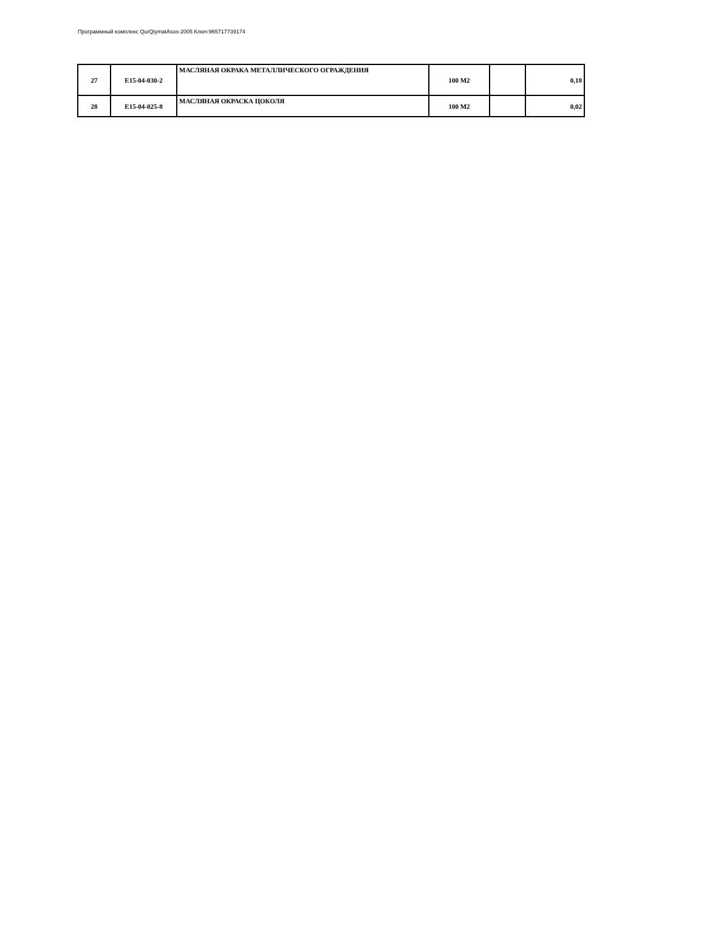Программный комплекс QurQiymatAsos-2005 Ключ:965717739174
| 27 | E15-04-030-2 | МАСЛЯНАЯ ОКРАКА МЕТАЛЛИЧЕСКОГО ОГРАЖДЕНИЯ | 100 М2 | | 0,18 |
| 28 | E15-04-025-8 | МАСЛЯНАЯ ОКРАСКА ЦОКОЛЯ | 100 М2 | | 0,02 |